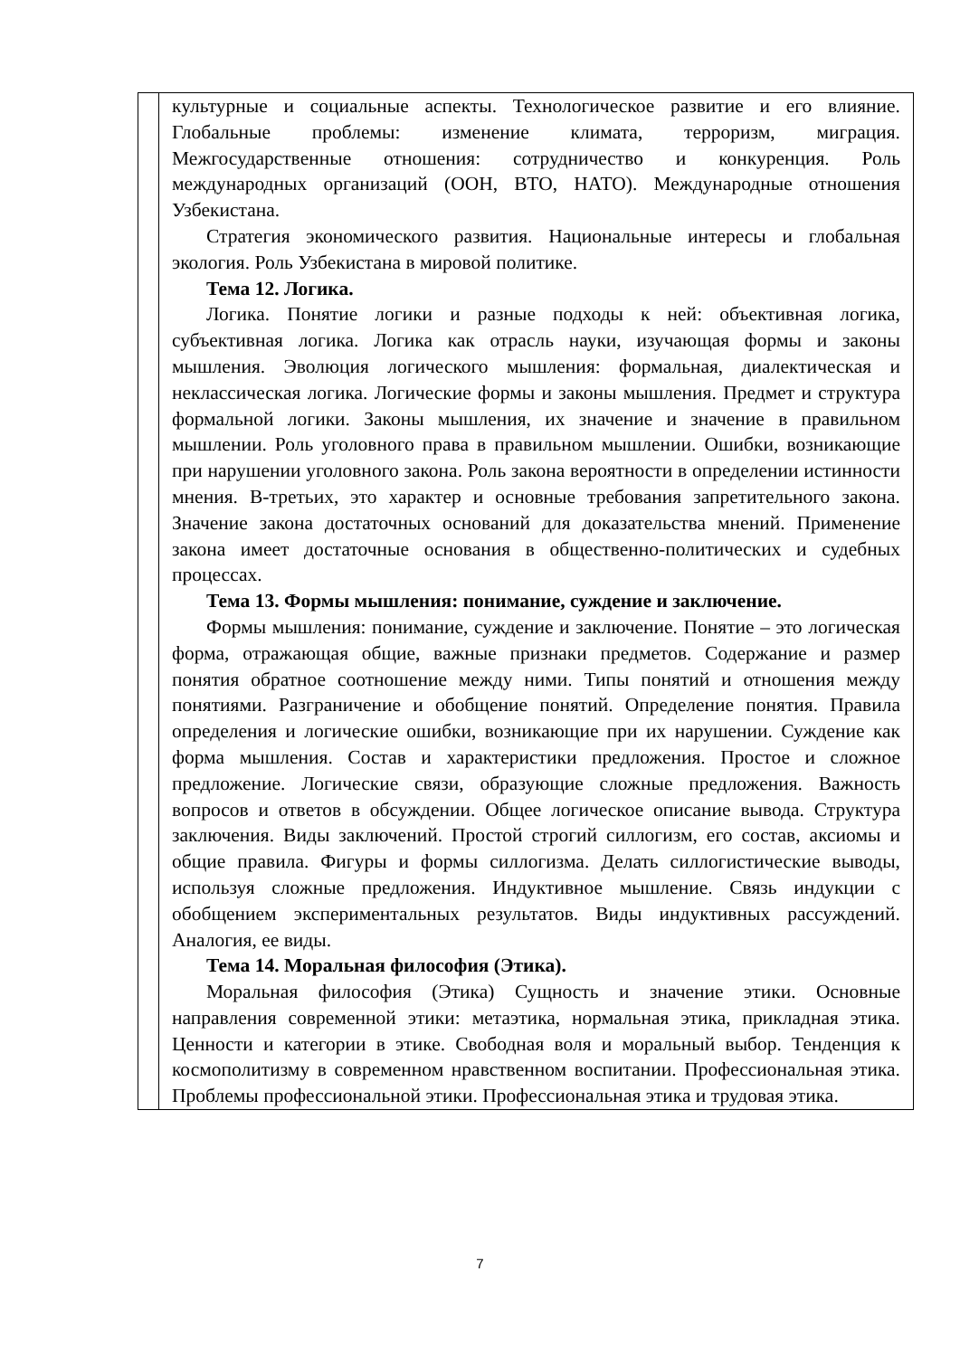| | культурные и социальные аспекты. Технологическое развитие и его влияние. Глобальные проблемы: изменение климата, терроризм, миграция. Межгосударственные отношения: сотрудничество и конкуренция. Роль международных организаций (ООН, ВТО, НАТО). Международные отношения Узбекистана. Стратегия экономического развития. Национальные интересы и глобальная экология. Роль Узбекистана в мировой политике. Тема 12. Логика. Логика. Понятие логики и разные подходы к ней: объективная логика, субъективная логика. Логика как отрасль науки, изучающая формы и законы мышления. Эволюция логического мышления: формальная, диалектическая и неклассическая логика. Логические формы и законы мышления. Предмет и структура формальной логики. Законы мышления, их значение и значение в правильном мышлении. Роль уголовного права в правильном мышлении. Ошибки, возникающие при нарушении уголовного закона. Роль закона вероятности в определении истинности мнения. В-третьих, это характер и основные требования запретительного закона. Значение закона достаточных оснований для доказательства мнений. Применение закона имеет достаточные основания в общественно-политических и судебных процессах. Тема 13. Формы мышления: понимание, суждение и заключение. Формы мышления: понимание, суждение и заключение. Понятие – это логическая форма, отражающая общие, важные признаки предметов. Содержание и размер понятия обратное соотношение между ними. Типы понятий и отношения между понятиями. Разграничение и обобщение понятий. Определение понятия. Правила определения и логические ошибки, возникающие при их нарушении. Суждение как форма мышления. Состав и характеристики предложения. Простое и сложное предложение. Логические связи, образующие сложные предложения. Важность вопросов и ответов в обсуждении. Общее логическое описание вывода. Структура заключения. Виды заключений. Простой строгий силлогизм, его состав, аксиомы и общие правила. Фигуры и формы силлогизма. Делать силлогистические выводы, используя сложные предложения. Индуктивное мышление. Связь индукции с обобщением экспериментальных результатов. Виды индуктивных рассуждений. Аналогия, ее виды. Тема 14. Моральная философия (Этика). Моральная философия (Этика) Сущность и значение этики. Основные направления современной этики: метаэтика, нормальная этика, прикладная этика. Ценности и категории в этике. Свободная воля и моральный выбор. Тенденция к космополитизму в современном нравственном воспитании. Профессиональная этика. Проблемы профессиональной этики. Профессиональная этика и трудовая этика. |
7